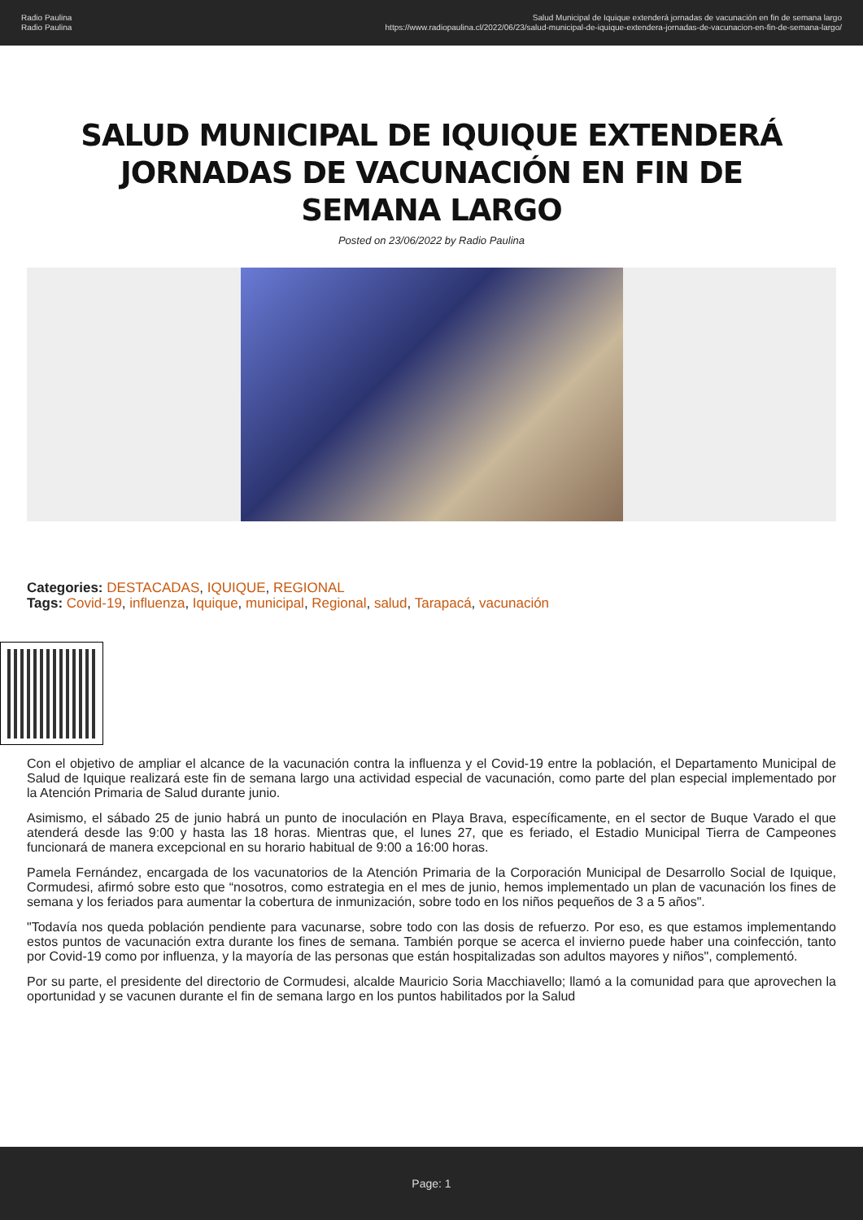Radio Paulina
Radio Paulina
Salud Municipal de Iquique extenderá jornadas de vacunación en fin de semana largo
https://www.radiopaulina.cl/2022/06/23/salud-municipal-de-iquique-extendera-jornadas-de-vacunacion-en-fin-de-semana-largo/
SALUD MUNICIPAL DE IQUIQUE EXTENDERÁ JORNADAS DE VACUNACIÓN EN FIN DE SEMANA LARGO
Posted on 23/06/2022 by Radio Paulina
Categories: DESTACADAS, IQUIQUE, REGIONAL
Tags: Covid-19, influenza, Iquique, municipal, Regional, salud, Tarapacá, vacunación
Con el objetivo de ampliar el alcance de la vacunación contra la influenza y el Covid-19 entre la población, el Departamento Municipal de Salud de Iquique realizará este fin de semana largo una actividad especial de vacunación, como parte del plan especial implementado por la Atención Primaria de Salud durante junio.
Asimismo, el sábado 25 de junio habrá un punto de inoculación en Playa Brava, específicamente, en el sector de Buque Varado el que atenderá desde las 9:00 y hasta las 18 horas. Mientras que, el lunes 27, que es feriado, el Estadio Municipal Tierra de Campeones funcionará de manera excepcional en su horario habitual de 9:00 a 16:00 horas.
Pamela Fernández, encargada de los vacunatorios de la Atención Primaria de la Corporación Municipal de Desarrollo Social de Iquique, Cormudesi, afirmó sobre esto que “nosotros, como estrategia en el mes de junio, hemos implementado un plan de vacunación los fines de semana y los feriados para aumentar la cobertura de inmunización, sobre todo en los niños pequeños de 3 a 5 años".
"Todavía nos queda población pendiente para vacunarse, sobre todo con las dosis de refuerzo. Por eso, es que estamos implementando estos puntos de vacunación extra durante los fines de semana. También porque se acerca el invierno puede haber una coinfección, tanto por Covid-19 como por influenza, y la mayoría de las personas que están hospitalizadas son adultos mayores y niños", complementó.
Por su parte, el presidente del directorio de Cormudesi, alcalde Mauricio Soria Macchiavello; llamó a la comunidad para que aprovechen la oportunidad y se vacunen durante el fin de semana largo en los puntos habilitados por la Salud
Page: 1